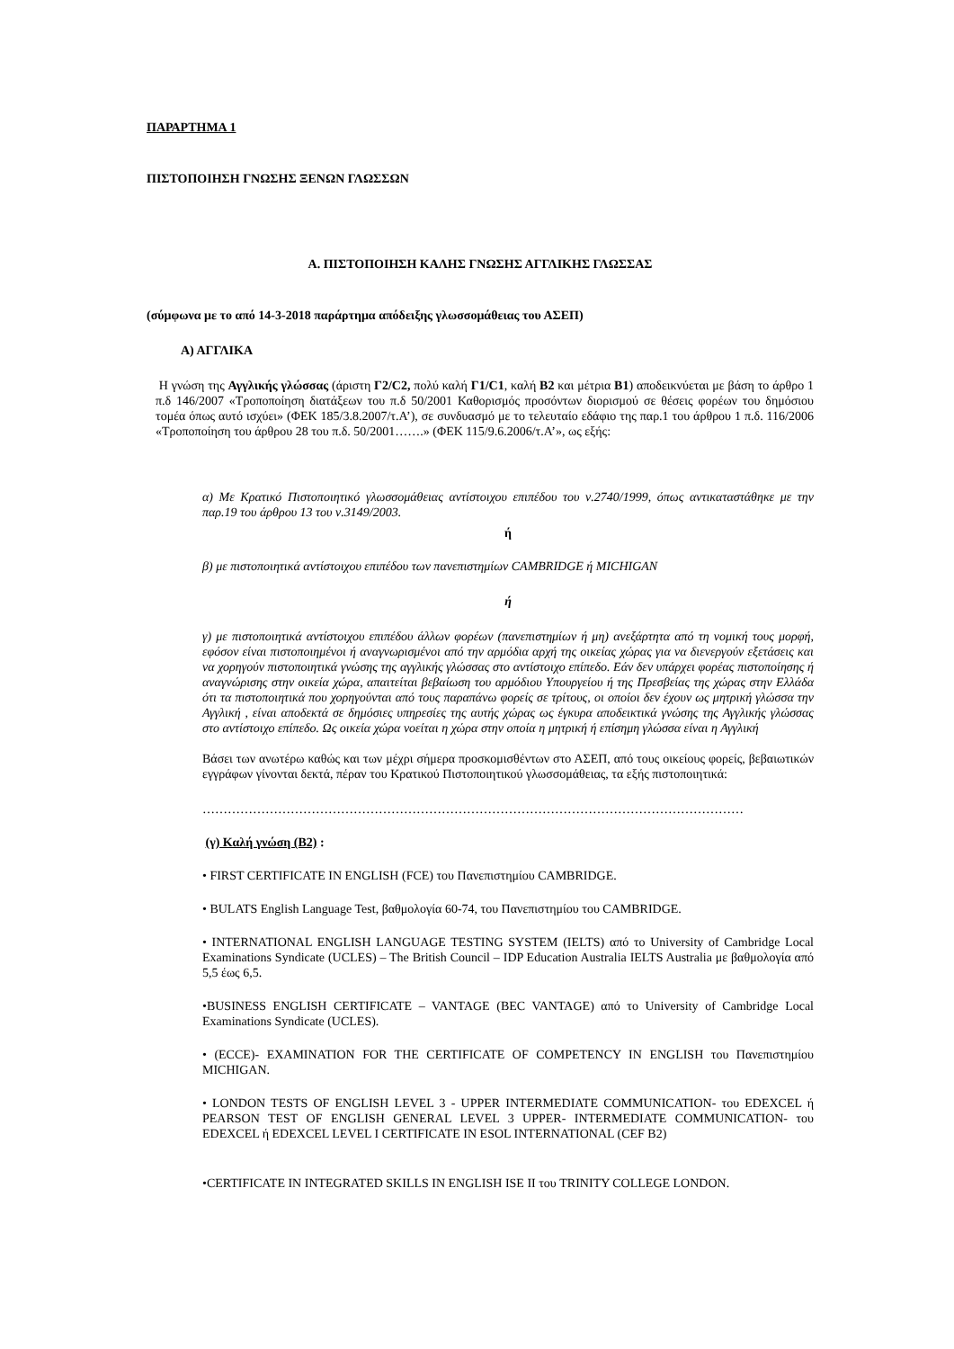ΠΑΡΑΡΤΗΜΑ 1
ΠΙΣΤΟΠΟΙΗΣΗ ΓΝΩΣΗΣ ΞΕΝΩΝ ΓΛΩΣΣΩΝ
Α. ΠΙΣΤΟΠΟΙΗΣΗ ΚΑΛΗΣ ΓΝΩΣΗΣ ΑΓΓΛΙΚΗΣ ΓΛΩΣΣΑΣ
(σύμφωνα με το από 14-3-2018 παράρτημα απόδειξης γλωσσομάθειας του ΑΣΕΠ)
Α) ΑΓΓΛΙΚΑ
Η γνώση της Αγγλικής γλώσσας (άριστη Γ2/C2, πολύ καλή Γ1/C1, καλή Β2 και μέτρια Β1) αποδεικνύεται με βάση το άρθρο 1 π.δ 146/2007 «Τροποποίηση διατάξεων του π.δ 50/2001 Καθορισμός προσόντων διορισμού σε θέσεις φορέων του δημόσιου τομέα όπως αυτό ισχύει» (ΦΕΚ 185/3.8.2007/τ.Α’), σε συνδυασμό με το τελευταίο εδάφιο της παρ.1 του άρθρου 1 π.δ. 116/2006 «Τροποποίηση του άρθρου 28 του π.δ. 50/2001…….» (ΦΕΚ 115/9.6.2006/τ.Α’», ως εξής:
α) Με Κρατικό Πιστοποιητικό γλωσσομάθειας αντίστοιχου επιπέδου του ν.2740/1999, όπως αντικαταστάθηκε με την παρ.19 του άρθρου 13 του ν.3149/2003.
ή
β) με πιστοποιητικά αντίστοιχου επιπέδου των πανεπιστημίων CAMBRIDGE ή MICHIGAN
ή
γ) με πιστοποιητικά αντίστοιχου επιπέδου άλλων φορέων (πανεπιστημίων ή μη) ανεξάρτητα από τη νομική τους μορφή, εφόσον είναι πιστοποιημένοι ή αναγνωρισμένοι από την αρμόδια αρχή της οικείας χώρας για να διενεργούν εξετάσεις και να χορηγούν πιστοποιητικά γνώσης της αγγλικής γλώσσας στο αντίστοιχο επίπεδο. Εάν δεν υπάρχει φορέας πιστοποίησης ή αναγνώρισης στην οικεία χώρα, απαιτείται βεβαίωση του αρμόδιου Υπουργείου ή της Πρεσβείας της χώρας στην Ελλάδα ότι τα πιστοποιητικά που χορηγούνται από τους παραπάνω φορείς σε τρίτους, οι οποίοι δεν έχουν ως μητρική γλώσσα την Αγγλική , είναι αποδεκτά σε δημόσιες υπηρεσίες της αυτής χώρας ως έγκυρα αποδεικτικά γνώσης της Αγγλικής γλώσσας στο αντίστοιχο επίπεδο. Ως οικεία χώρα νοείται η χώρα στην οποία η μητρική ή επίσημη γλώσσα είναι η Αγγλική
Βάσει των ανωτέρω καθώς και των μέχρι σήμερα προσκομισθέντων στο ΑΣΕΠ, από τους οικείους φορείς, βεβαιωτικών εγγράφων γίνονται δεκτά, πέραν του Κρατικού Πιστοποιητικού γλωσσομάθειας, τα εξής πιστοποιητικά:
…………………………………………………………………………………………………………………
(γ) Καλή γνώση (B2) :
• FIRST CERTIFICATE IN ENGLISH (FCE) του Πανεπιστημίου CAMBRIDGE.
• BULATS English Language Test, βαθμολογία 60-74, του Πανεπιστημίου του CAMBRIDGE.
• INTERNATIONAL ENGLISH LANGUAGE TESTING SYSTEM (IELTS) από το University of Cambridge Local Examinations Syndicate (UCLES) – The British Council – IDP Education Australia IELTS Australia με βαθμολογία από 5,5 έως 6,5.
•BUSINESS ENGLISH CERTIFICATE – VANTAGE (BEC VANTAGE) από το University of Cambridge Local Examinations Syndicate (UCLES).
• (ECCE)- EXAMINATION FOR THE CERTIFICATE OF COMPETENCY IN ENGLISH του Πανεπιστημίου MICHIGAN.
• LONDON TESTS OF ENGLISH LEVEL 3 - UPPER INTERMEDIATE COMMUNICATION- του EDEXCEL ή PEARSON TEST OF ENGLISH GENERAL LEVEL 3 UPPER- INTERMEDIATE COMMUNICATION- του EDEXCEL ή EDEXCEL LEVEL I CERTIFICATE IN ESOL INTERNATIONAL (CEF B2)
•CERTIFICATE IN INTEGRATED SKILLS IN ENGLISH ISE II του TRINITY COLLEGE LONDON.